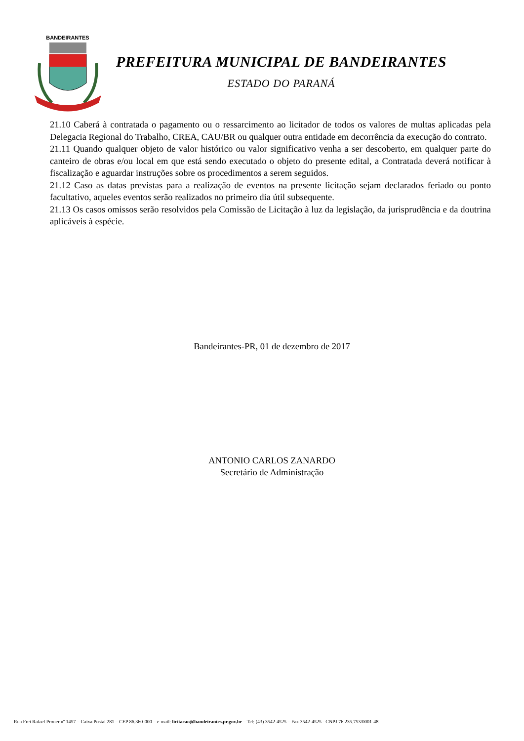BANDEIRANTES
PREFEITURA MUNICIPAL DE BANDEIRANTES
ESTADO DO PARANÁ
21.10 Caberá à contratada o pagamento ou o ressarcimento ao licitador de todos os valores de multas aplicadas pela Delegacia Regional do Trabalho, CREA, CAU/BR ou qualquer outra entidade em decorrência da execução do contrato.
21.11 Quando qualquer objeto de valor histórico ou valor significativo venha a ser descoberto, em qualquer parte do canteiro de obras e/ou local em que está sendo executado o objeto do presente edital, a Contratada deverá notificar à fiscalização e aguardar instruções sobre os procedimentos a serem seguidos.
21.12 Caso as datas previstas para a realização de eventos na presente licitação sejam declarados feriado ou ponto facultativo, aqueles eventos serão realizados no primeiro dia útil subsequente.
21.13 Os casos omissos serão resolvidos pela Comissão de Licitação à luz da legislação, da jurisprudência e da doutrina aplicáveis à espécie.
Bandeirantes-PR, 01 de dezembro de 2017
ANTONIO CARLOS ZANARDO
Secretário de Administração
Rua Frei Rafael Proner nº 1457 – Caixa Postal 281 – CEP 86.360-000 – e-mail: licitacao@bandeirantes.pr.gov.br – Tel: (43) 3542-4525 – Fax 3542-4525 - CNPJ 76.235.753/0001-48